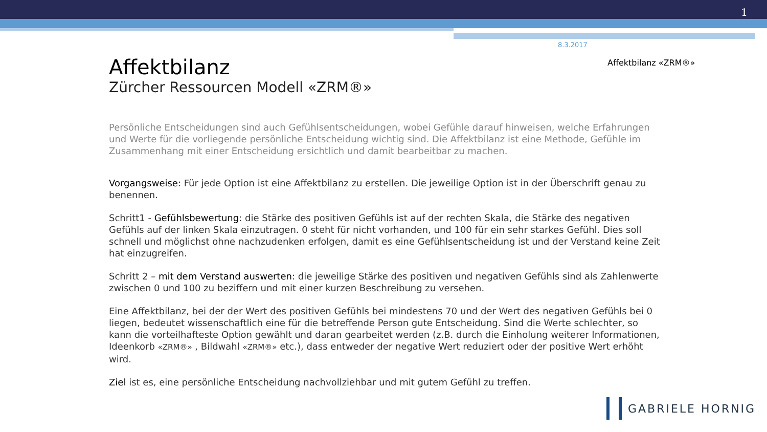1
8.3.2017
Affektbilanz «ZRM®»
Affektbilanz
Zürcher Ressourcen Modell «ZRM®»
Persönliche Entscheidungen sind auch Gefühlsentscheidungen, wobei Gefühle darauf hinweisen, welche Erfahrungen und Werte für die vorliegende persönliche Entscheidung wichtig sind. Die Affektbilanz ist eine Methode, Gefühle im Zusammenhang mit einer Entscheidung ersichtlich und damit bearbeitbar zu machen.
Vorgangsweise: Für jede Option ist eine Affektbilanz zu erstellen. Die jeweilige Option ist in der Überschrift genau zu benennen.
Schritt1 - Gefühlsbewertung: die Stärke des positiven Gefühls ist auf der rechten Skala, die Stärke des negativen Gefühls auf der linken Skala einzutragen. 0 steht für nicht vorhanden, und 100 für ein sehr starkes Gefühl. Dies soll schnell und möglichst ohne nachzudenken erfolgen, damit es eine Gefühlsentscheidung ist und der Verstand keine Zeit hat einzugreifen.
Schritt 2 – mit dem Verstand auswerten: die jeweilige Stärke des positiven und negativen Gefühls sind als Zahlenwerte zwischen 0 und 100 zu beziffern und mit einer kurzen Beschreibung zu versehen.
Eine Affektbilanz, bei der der Wert des positiven Gefühls bei mindestens 70 und der Wert des negativen Gefühls bei 0 liegen, bedeutet wissenschaftlich eine für die betreffende Person gute Entscheidung. Sind die Werte schlechter, so kann die vorteilhafteste Option gewählt und daran gearbeitet werden (z.B. durch die Einholung weiterer Informationen, Ideenkorb «ZRM®» , Bildwahl «ZRM®» etc.), dass entweder der negative Wert reduziert oder der positive Wert erhöht wird.
Ziel ist es, eine persönliche Entscheidung nachvollziehbar und mit gutem Gefühl zu treffen.
GABRIELE HORNIG